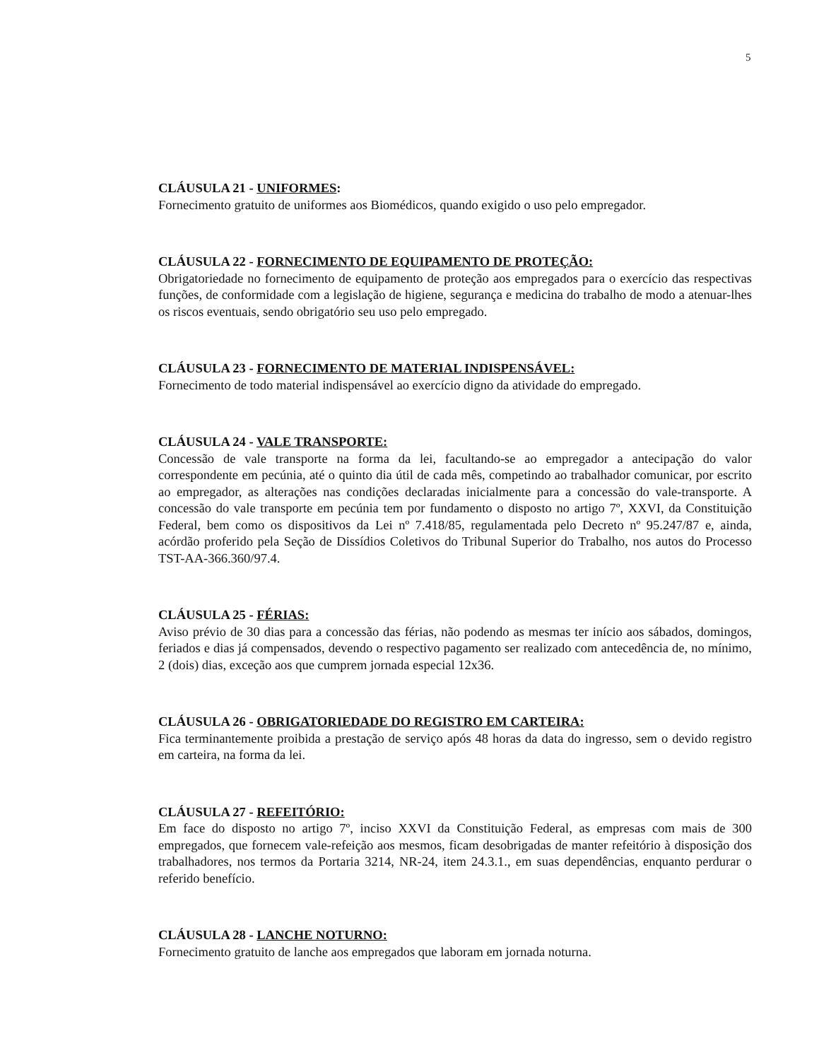5
CLÁUSULA 21 - UNIFORMES:
Fornecimento gratuito de uniformes aos Biomédicos, quando exigido o uso pelo empregador.
CLÁUSULA 22 - FORNECIMENTO DE EQUIPAMENTO DE PROTEÇÃO:
Obrigatoriedade no fornecimento de equipamento de proteção aos empregados para o exercício das respectivas funções, de conformidade com a legislação de higiene, segurança e medicina do trabalho de modo a atenuar-lhes os riscos eventuais, sendo obrigatório seu uso pelo empregado.
CLÁUSULA 23 - FORNECIMENTO DE MATERIAL INDISPENSÁVEL:
Fornecimento de todo material indispensável ao exercício digno da atividade do empregado.
CLÁUSULA 24 - VALE TRANSPORTE:
Concessão de vale transporte na forma da lei, facultando-se ao empregador a antecipação do valor correspondente em pecúnia, até o quinto dia útil de cada mês, competindo ao trabalhador comunicar, por escrito ao empregador, as alterações nas condições declaradas inicialmente para a concessão do vale-transporte. A concessão do vale transporte em pecúnia tem por fundamento o disposto no artigo 7º, XXVI, da Constituição Federal, bem como os dispositivos da Lei nº 7.418/85, regulamentada pelo Decreto nº 95.247/87 e, ainda, acórdão proferido pela Seção de Dissídios Coletivos do Tribunal Superior do Trabalho, nos autos do Processo TST-AA-366.360/97.4.
CLÁUSULA 25 - FÉRIAS:
Aviso prévio de 30 dias para a concessão das férias, não podendo as mesmas ter início aos sábados, domingos, feriados e dias já compensados, devendo o respectivo pagamento ser realizado com antecedência de, no mínimo, 2 (dois) dias, exceção aos que cumprem jornada especial 12x36.
CLÁUSULA 26 - OBRIGATORIEDADE DO REGISTRO EM CARTEIRA:
Fica terminantemente proibida a prestação de serviço após 48 horas da data do ingresso, sem o devido registro em carteira, na forma da lei.
CLÁUSULA 27 - REFEITÓRIO:
Em face do disposto no artigo 7º, inciso XXVI da Constituição Federal, as empresas com mais de 300 empregados, que fornecem vale-refeição aos mesmos, ficam desobrigadas de manter refeitório à disposição dos trabalhadores, nos termos da Portaria 3214, NR-24, item 24.3.1., em suas dependências, enquanto perdurar o referido benefício.
CLÁUSULA 28 - LANCHE NOTURNO:
Fornecimento gratuito de lanche aos empregados que laboram em jornada noturna.